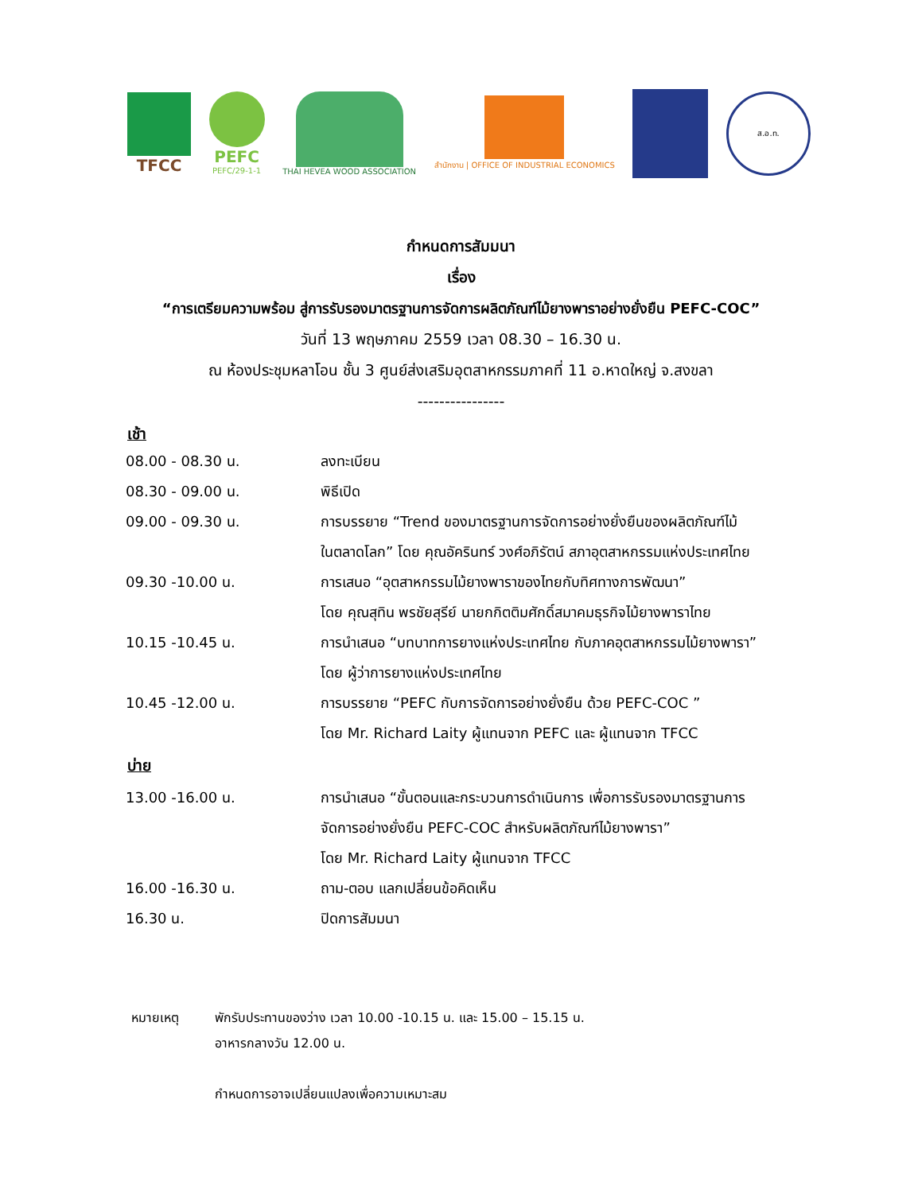TFCC PEFC
PEFC/29-1-1
THAI HEVEA WOOD ASSOCIATION
สำนักงาน | OFFICE OF INDUSTRIAL ECONOMICS
ส.อ.ท.
กำหนดการสัมมนา
เรื่อง
“การเตรียมความพร้อม สู่การรับรองมาตรฐานการจัดการผลิตภัณฑ์ไม้ยางพาราอย่างยั่งยืน PEFC-COC”
วันที่ 13 พฤษภาคม 2559 เวลา 08.30 – 16.30 น.
ณ ห้องประชุมหลาโอน ชั้น 3 ศูนย์ส่งเสริมอุตสาหกรรมภาคที่ 11 อ.หาดใหญ่ จ.สงขลา
----------------
เช้า
| 08.00 - 08.30 น. | ลงทะเบียน |
| 08.30 - 09.00 น. | พิธีเปิด |
| 09.00 - 09.30 น. | การบรรยาย “Trend ของมาตรฐานการจัดการอย่างยั่งยืนของผลิตภัณฑ์ไม้ ในตลาดโลก” โดย คุณอัครินทร์ วงศ์อภิรัตน์ สภาอุตสาหกรรมแห่งประเทศไทย |
| 09.30 -10.00 น. | การเสนอ “อุตสาหกรรมไม้ยางพาราของไทยกับทิศทางการพัฒนา” โดย คุณสุทิน พรชัยสุรีย์ นายกกิตติมศักดิ์สมาคมธุรกิจไม้ยางพาราไทย |
| 10.15 -10.45 น. | การนำเสนอ “บทบาทการยางแห่งประเทศไทย กับภาคอุตสาหกรรมไม้ยางพารา” โดย ผู้ว่าการยางแห่งประเทศไทย |
| 10.45 -12.00 น. | การบรรยาย “PEFC กับการจัดการอย่างยั่งยืน ด้วย PEFC-COC ” โดย Mr. Richard Laity ผู้แทนจาก PEFC และ ผู้แทนจาก TFCC |
บ่าย
| 13.00 -16.00 น. | การนำเสนอ “ขั้นตอนและกระบวนการดำเนินการ เพื่อการรับรองมาตรฐานการ จัดการอย่างยั่งยืน PEFC-COC สำหรับผลิตภัณฑ์ไม้ยางพารา” โดย Mr. Richard Laity ผู้แทนจาก TFCC |
| 16.00 -16.30 น. | ถาม-ตอบ แลกเปลี่ยนข้อคิดเห็น |
| 16.30 น. | ปิดการสัมมนา |
หมายเหตุ พักรับประทานของว่าง เวลา 10.00 -10.15 น. และ 15.00 – 15.15 น.
อาหารกลางวัน 12.00 น.
กำหนดการอาจเปลี่ยนแปลงเพื่อความเหมาะสม